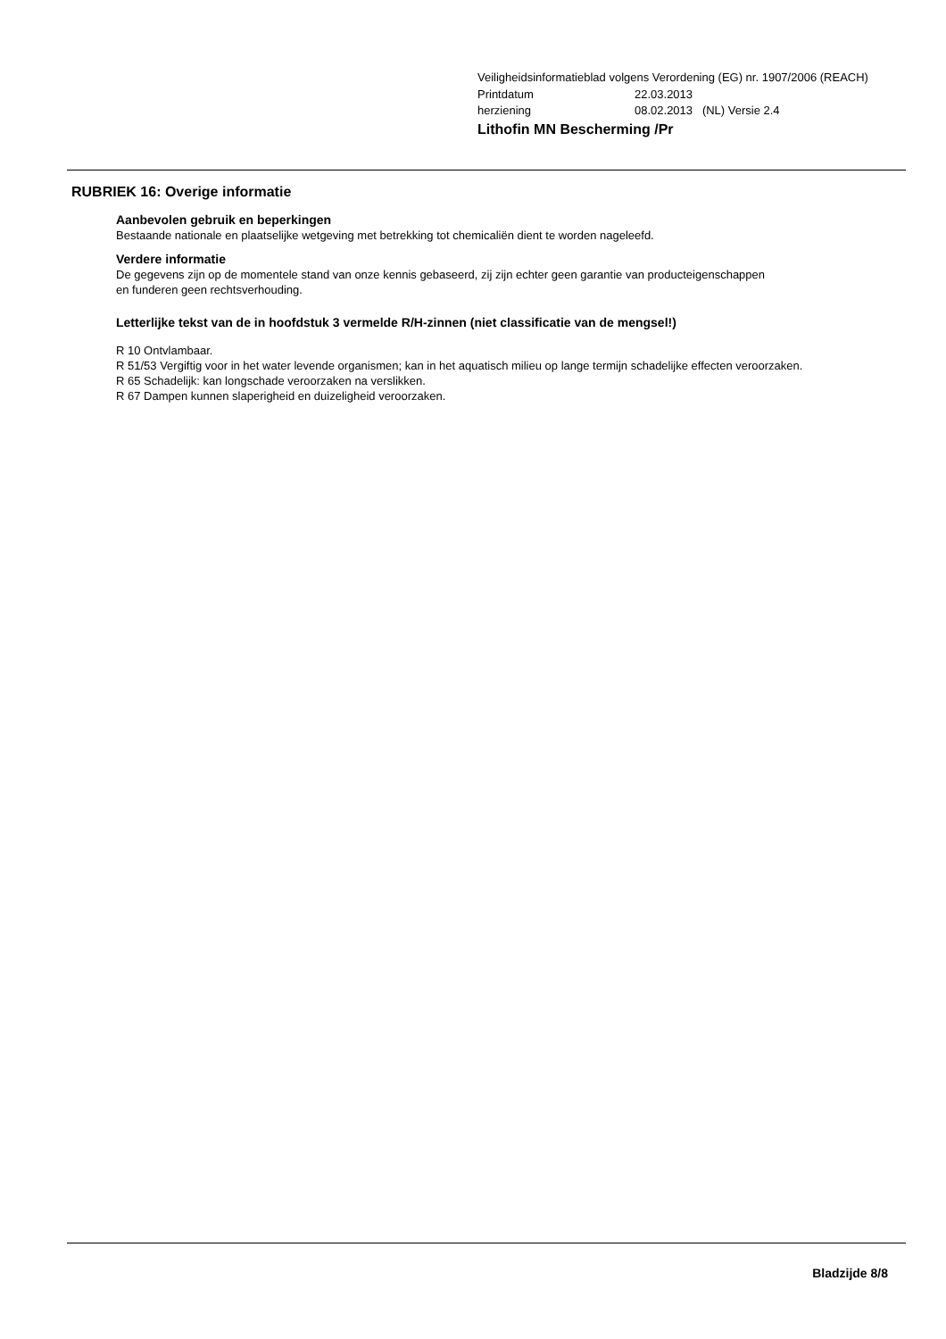Veiligheidsinformatieblad volgens Verordening (EG) nr. 1907/2006 (REACH)
Printdatum 22.03.2013
herziening 08.02.2013 (NL) Versie 2.4
Lithofin MN Bescherming /Pr
RUBRIEK 16: Overige informatie
Aanbevolen gebruik en beperkingen
Bestaande nationale en plaatselijke wetgeving met betrekking tot chemicaliën dient te worden nageleefd.
Verdere informatie
De gegevens zijn op de momentele stand van onze kennis gebaseerd, zij zijn echter geen garantie van producteigenschappen
en funderen geen rechtsverhouding.
Letterlijke tekst van de in hoofdstuk 3 vermelde R/H-zinnen (niet classificatie van de mengsel!)
R 10 Ontvlambaar.
R 51/53 Vergiftig voor in het water levende organismen; kan in het aquatisch milieu op lange termijn schadelijke effecten veroorzaken.
R 65 Schadelijk: kan longschade veroorzaken na verslikken.
R 67 Dampen kunnen slaperigheid en duizeligheid veroorzaken.
Bladzijde 8/8